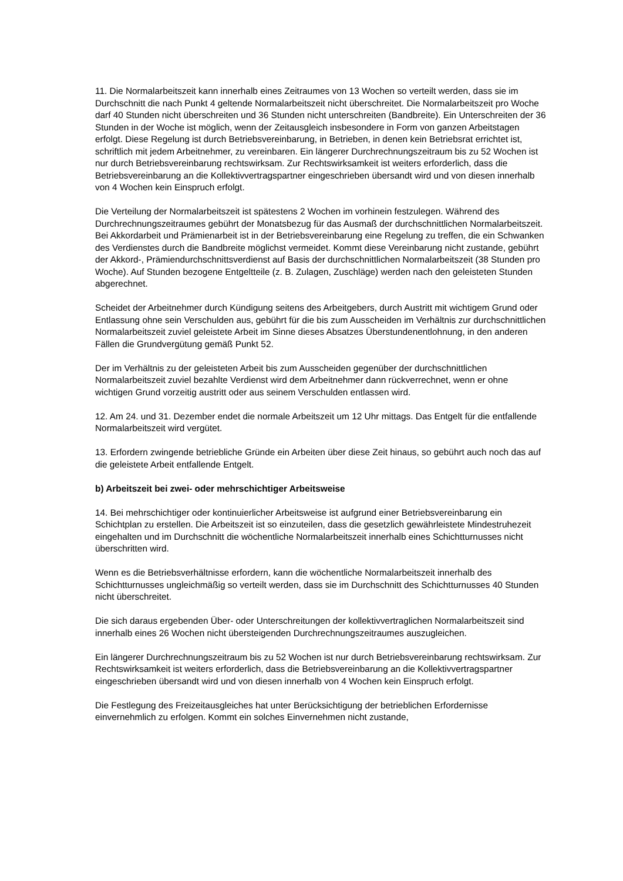11. Die Normalarbeitszeit kann innerhalb eines Zeitraumes von 13 Wochen so verteilt werden, dass sie im Durchschnitt die nach Punkt 4 geltende Normalarbeitszeit nicht überschreitet. Die Normalarbeitszeit pro Woche darf 40 Stunden nicht überschreiten und 36 Stunden nicht unterschreiten (Bandbreite). Ein Unterschreiten der 36 Stunden in der Woche ist möglich, wenn der Zeitausgleich insbesondere in Form von ganzen Arbeitstagen erfolgt. Diese Regelung ist durch Betriebsvereinbarung, in Betrieben, in denen kein Betriebsrat errichtet ist, schriftlich mit jedem Arbeitnehmer, zu vereinbaren. Ein längerer Durchrechnungszeitraum bis zu 52 Wochen ist nur durch Betriebsvereinbarung rechtswirksam. Zur Rechtswirksamkeit ist weiters erforderlich, dass die Betriebsvereinbarung an die Kollektivvertragspartner eingeschrieben übersandt wird und von diesen innerhalb von 4 Wochen kein Einspruch erfolgt.
Die Verteilung der Normalarbeitszeit ist spätestens 2 Wochen im vorhinein festzulegen. Während des Durchrechnungszeitraumes gebührt der Monatsbezug für das Ausmaß der durchschnittlichen Normalarbeitszeit. Bei Akkordarbeit und Prämienarbeit ist in der Betriebsvereinbarung eine Regelung zu treffen, die ein Schwanken des Verdienstes durch die Bandbreite möglichst vermeidet. Kommt diese Vereinbarung nicht zustande, gebührt der Akkord-, Prämiendurchschnittsverdienst auf Basis der durchschnittlichen Normalarbeitszeit (38 Stunden pro Woche). Auf Stunden bezogene Entgeltteile (z. B. Zulagen, Zuschläge) werden nach den geleisteten Stunden abgerechnet.
Scheidet der Arbeitnehmer durch Kündigung seitens des Arbeitgebers, durch Austritt mit wichtigem Grund oder Entlassung ohne sein Verschulden aus, gebührt für die bis zum Ausscheiden im Verhältnis zur durchschnittlichen Normalarbeitszeit zuviel geleistete Arbeit im Sinne dieses Absatzes Überstundenentlohnung, in den anderen Fällen die Grundvergütung gemäß Punkt 52.
Der im Verhältnis zu der geleisteten Arbeit bis zum Ausscheiden gegenüber der durchschnittlichen Normalarbeitszeit zuviel bezahlte Verdienst wird dem Arbeitnehmer dann rückverrechnet, wenn er ohne wichtigen Grund vorzeitig austritt oder aus seinem Verschulden entlassen wird.
12. Am 24. und 31. Dezember endet die normale Arbeitszeit um 12 Uhr mittags. Das Entgelt für die entfallende Normalarbeitszeit wird vergütet.
13. Erfordern zwingende betriebliche Gründe ein Arbeiten über diese Zeit hinaus, so gebührt auch noch das auf die geleistete Arbeit entfallende Entgelt.
b) Arbeitszeit bei zwei- oder mehrschichtiger Arbeitsweise
14. Bei mehrschichtiger oder kontinuierlicher Arbeitsweise ist aufgrund einer Betriebsvereinbarung ein Schichtplan zu erstellen. Die Arbeitszeit ist so einzuteilen, dass die gesetzlich gewährleistete Mindestruhezeit eingehalten und im Durchschnitt die wöchentliche Normalarbeitszeit innerhalb eines Schichtturnusses nicht überschritten wird.
Wenn es die Betriebsverhältnisse erfordern, kann die wöchentliche Normalarbeitszeit innerhalb des Schichtturnusses ungleichmäßig so verteilt werden, dass sie im Durchschnitt des Schichtturnusses 40 Stunden nicht überschreitet.
Die sich daraus ergebenden Über- oder Unterschreitungen der kollektivvertraglichen Normalarbeitszeit sind innerhalb eines 26 Wochen nicht übersteigenden Durchrechnungszeitraumes auszugleichen.
Ein längerer Durchrechnungszeitraum bis zu 52 Wochen ist nur durch Betriebsvereinbarung rechtswirksam. Zur Rechtswirksamkeit ist weiters erforderlich, dass die Betriebsvereinbarung an die Kollektivvertragspartner eingeschrieben übersandt wird und von diesen innerhalb von 4 Wochen kein Einspruch erfolgt.
Die Festlegung des Freizeitausgleiches hat unter Berücksichtigung der betrieblichen Erfordernisse einvernehmlich zu erfolgen. Kommt ein solches Einvernehmen nicht zustande,